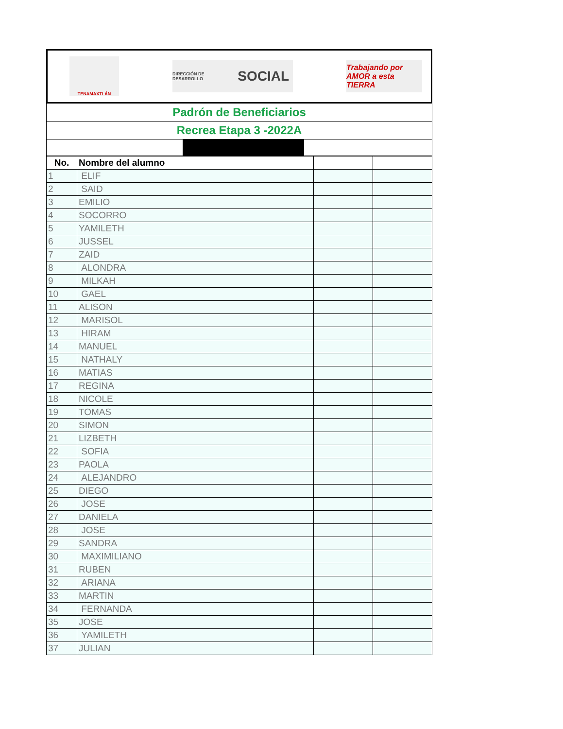TENAMAXTLÁN
DIRECCIÓN DE DESARROLLO SOCIAL
Trabajando por AMOR a esta TIERRA
Padrón de Beneficiarios
Recrea Etapa 3 -2022A
| No. | Nombre del alumno | | |
| --- | --- | --- | --- |
| 1 | ELIF | | |
| 2 | SAID | | |
| 3 | EMILIO | | |
| 4 | SOCORRO | | |
| 5 | YAMILETH | | |
| 6 | JUSSEL | | |
| 7 | ZAID | | |
| 8 | ALONDRA | | |
| 9 | MILKAH | | |
| 10 | GAEL | | |
| 11 | ALISON | | |
| 12 | MARISOL | | |
| 13 | HIRAM | | |
| 14 | MANUEL | | |
| 15 | NATHALY | | |
| 16 | MATIAS | | |
| 17 | REGINA | | |
| 18 | NICOLE | | |
| 19 | TOMAS | | |
| 20 | SIMON | | |
| 21 | LIZBETH | | |
| 22 | SOFIA | | |
| 23 | PAOLA | | |
| 24 | ALEJANDRO | | |
| 25 | DIEGO | | |
| 26 | JOSE | | |
| 27 | DANIELA | | |
| 28 | JOSE | | |
| 29 | SANDRA | | |
| 30 | MAXIMILIANO | | |
| 31 | RUBEN | | |
| 32 | ARIANA | | |
| 33 | MARTIN | | |
| 34 | FERNANDA | | |
| 35 | JOSE | | |
| 36 | YAMILETH | | |
| 37 | JULIAN | | |